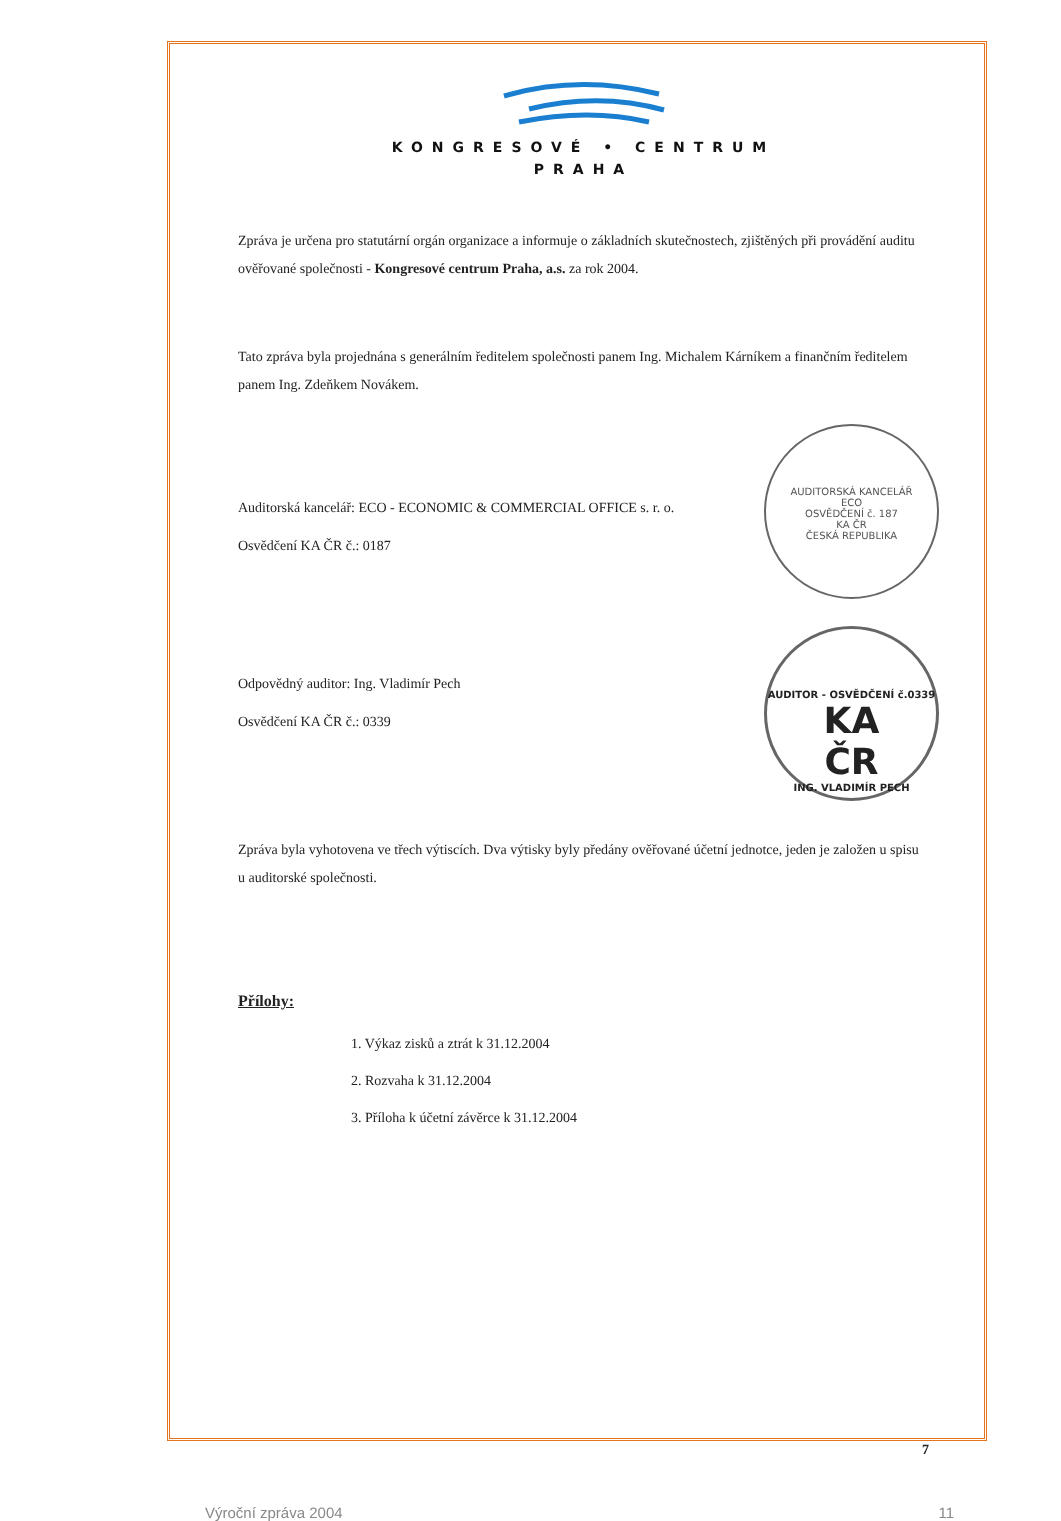KONGRESOVÉ • CENTRUM
PRAHA
Zpráva je určena pro statutární orgán organizace a informuje o základních skutečnostech, zjištěných při provádění auditu ověřované společnosti - Kongresové centrum Praha, a.s. za rok 2004.
Tato zpráva byla projednána s generálním ředitelem společnosti panem Ing. Michalem Kárníkem a finančním ředitelem panem Ing. Zdeňkem Novákem.
AUDITORSKÁ KANCELÁŘ
ECO
OSVĚDČENÍ č. 187
KA ČR
ČESKÁ REPUBLIKA
Auditorská kancelář: ECO - ECONOMIC & COMMERCIAL OFFICE s. r. o.
Osvědčení KA ČR č.: 0187
AUDITOR - OSVĚDČENÍ č.0339
KA
ČR
ING. VLADIMÍR PECH
Odpovědný auditor: Ing. Vladimír Pech
Osvědčení KA ČR č.: 0339
Zpráva byla vyhotovena ve třech výtiscích. Dva výtisky byly předány ověřované účetní jednotce, jeden je založen u spisu u auditorské společnosti.
Přílohy:
1. Výkaz zisků a ztrát k 31.12.2004
2. Rozvaha k 31.12.2004
3. Příloha k účetní závěrce k 31.12.2004
7
Výroční zpráva 2004 11